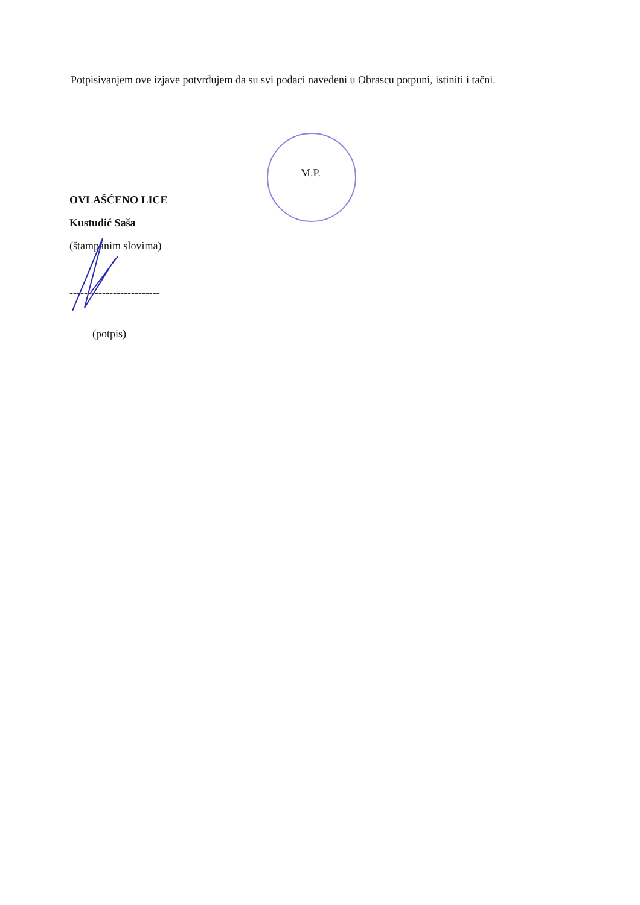Potpisivanjem ove izjave potvrđujem da su svi podaci navedeni u Obrascu potpuni, istiniti i tačni.
M.P.
OVLAŠĆENO LICE
Kustudić Saša
(štampanim slovima)
-------------------------
(potpis)